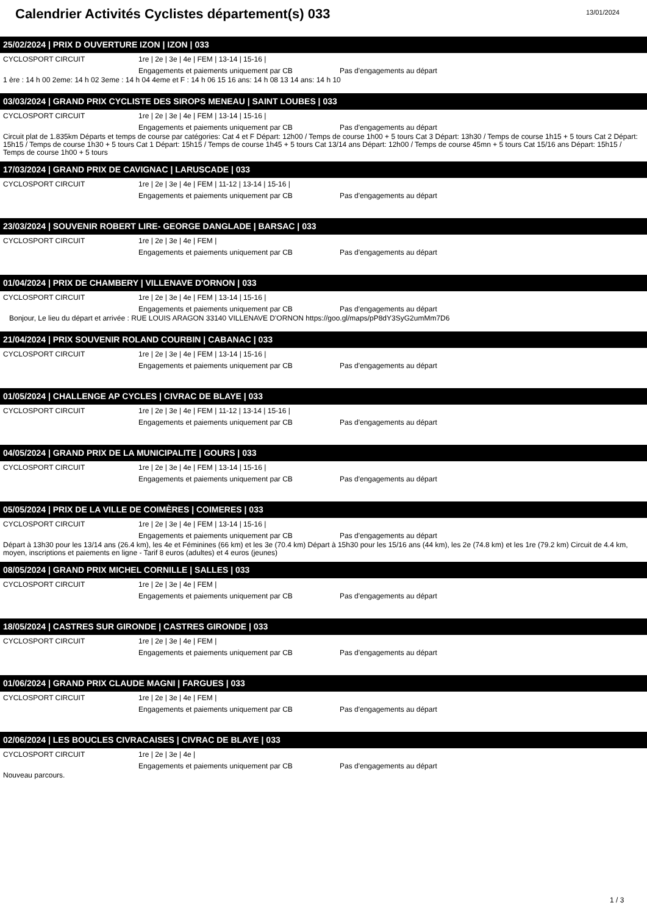Calendrier Activités Cyclistes département(s) 033
13/01/2024
25/02/2024 | PRIX D OUVERTURE IZON | IZON | 033
CYCLOSPORT CIRCUIT 1re | 2e | 3e | 4e | FEM | 13-14 | 15-16 |
Engagements et paiements uniquement par CB Pas d'engagements au départ
1 ère : 14 h 00 2eme: 14 h 02 3eme : 14 h 04 4eme et F : 14 h 06 15 16 ans: 14 h 08 13 14 ans: 14 h 10
03/03/2024 | GRAND PRIX CYCLISTE DES SIROPS MENEAU | SAINT LOUBES | 033
CYCLOSPORT CIRCUIT 1re | 2e | 3e | 4e | FEM | 13-14 | 15-16 |
Engagements et paiements uniquement par CB Pas d'engagements au départ
Circuit plat de 1.835km Départs et temps de course par catégories: Cat 4 et F Départ: 12h00 / Temps de course 1h00 + 5 tours Cat 3 Départ: 13h30 / Temps de course 1h15 + 5 tours Cat 2 Départ: 15h15 / Temps de course 1h30 + 5 tours Cat 1 Départ: 15h15 / Temps de course 1h45 + 5 tours Cat 13/14 ans Départ: 12h00 / Temps de course 45mn + 5 tours Cat 15/16 ans Départ: 15h15 / Temps de course 1h00 + 5 tours
17/03/2024 | GRAND PRIX DE CAVIGNAC | LARUSCADE | 033
CYCLOSPORT CIRCUIT 1re | 2e | 3e | 4e | FEM | 11-12 | 13-14 | 15-16 |
Engagements et paiements uniquement par CB Pas d'engagements au départ
23/03/2024 | SOUVENIR ROBERT LIRE- GEORGE DANGLADE | BARSAC | 033
CYCLOSPORT CIRCUIT 1re | 2e | 3e | 4e | FEM |
Engagements et paiements uniquement par CB Pas d'engagements au départ
01/04/2024 | PRIX DE CHAMBERY | VILLENAVE D'ORNON | 033
CYCLOSPORT CIRCUIT 1re | 2e | 3e | 4e | FEM | 13-14 | 15-16 |
Engagements et paiements uniquement par CB Pas d'engagements au départ
Bonjour, Le lieu du départ et arrivée : RUE LOUIS ARAGON 33140 VILLENAVE D'ORNON https://goo.gl/maps/pP8dY3SyG2umMm7D6
21/04/2024 | PRIX SOUVENIR ROLAND COURBIN | CABANAC | 033
CYCLOSPORT CIRCUIT 1re | 2e | 3e | 4e | FEM | 13-14 | 15-16 |
Engagements et paiements uniquement par CB Pas d'engagements au départ
01/05/2024 | CHALLENGE AP CYCLES | CIVRAC DE BLAYE | 033
CYCLOSPORT CIRCUIT 1re | 2e | 3e | 4e | FEM | 11-12 | 13-14 | 15-16 |
Engagements et paiements uniquement par CB Pas d'engagements au départ
04/05/2024 | GRAND PRIX DE LA MUNICIPALITE | GOURS | 033
CYCLOSPORT CIRCUIT 1re | 2e | 3e | 4e | FEM | 13-14 | 15-16 |
Engagements et paiements uniquement par CB Pas d'engagements au départ
05/05/2024 | PRIX DE LA VILLE DE COIMÈRES | COIMERES | 033
CYCLOSPORT CIRCUIT 1re | 2e | 3e | 4e | FEM | 13-14 | 15-16 |
Engagements et paiements uniquement par CB Pas d'engagements au départ
Départ à 13h30 pour les 13/14 ans (26.4 km), les 4e et Féminines (66 km) et les 3e (70.4 km) Départ à 15h30 pour les 15/16 ans (44 km), les 2e (74.8 km) et les 1re (79.2 km) Circuit de 4.4 km, moyen, inscriptions et paiements en ligne - Tarif 8 euros (adultes) et 4 euros (jeunes)
08/05/2024 | GRAND PRIX MICHEL CORNILLE | SALLES | 033
CYCLOSPORT CIRCUIT 1re | 2e | 3e | 4e | FEM |
Engagements et paiements uniquement par CB Pas d'engagements au départ
18/05/2024 | CASTRES SUR GIRONDE | CASTRES GIRONDE | 033
CYCLOSPORT CIRCUIT 1re | 2e | 3e | 4e | FEM |
Engagements et paiements uniquement par CB Pas d'engagements au départ
01/06/2024 | GRAND PRIX CLAUDE MAGNI | FARGUES | 033
CYCLOSPORT CIRCUIT 1re | 2e | 3e | 4e | FEM |
Engagements et paiements uniquement par CB Pas d'engagements au départ
02/06/2024 | LES BOUCLES CIVRACAISES | CIVRAC DE BLAYE | 033
CYCLOSPORT CIRCUIT 1re | 2e | 3e | 4e |
Engagements et paiements uniquement par CB Pas d'engagements au départ
Nouveau parcours.
1 / 3